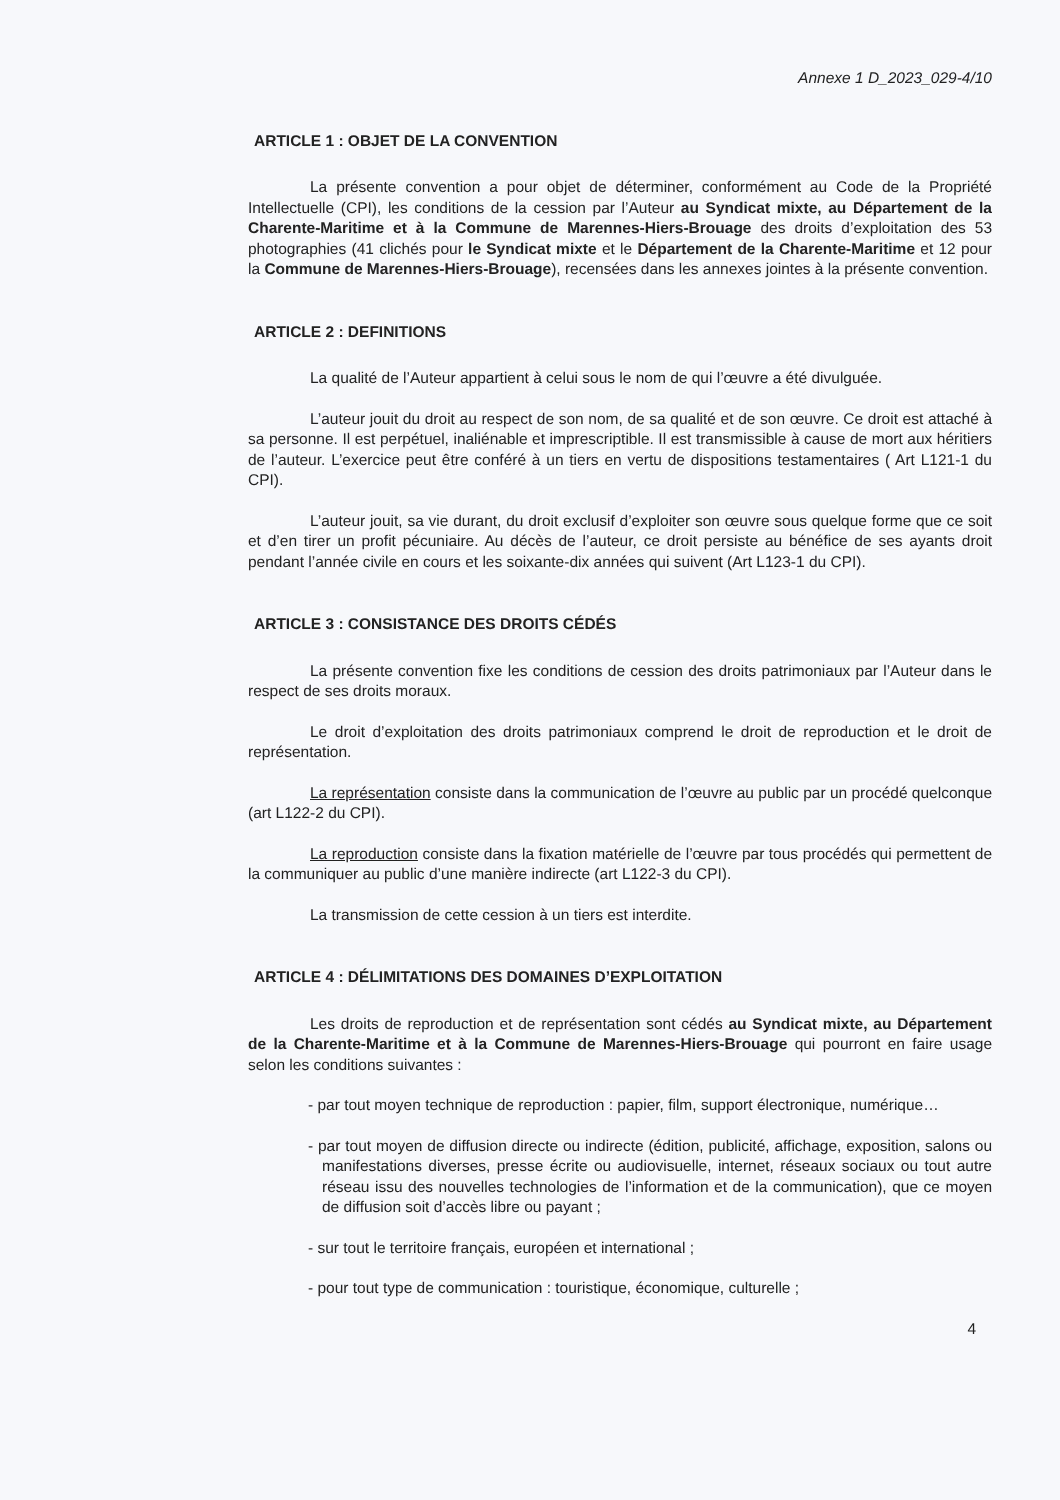Annexe 1 D_2023_029-4/10
ARTICLE 1 : OBJET DE LA CONVENTION
La présente convention a pour objet de déterminer, conformément au Code de la Propriété Intellectuelle (CPI), les conditions de la cession par l’Auteur au Syndicat mixte, au Département de la Charente-Maritime et à la Commune de Marennes-Hiers-Brouage des droits d’exploitation des 53 photographies (41 clichés pour le Syndicat mixte et le Département de la Charente-Maritime et 12 pour la Commune de Marennes-Hiers-Brouage), recensées dans les annexes jointes à la présente convention.
ARTICLE 2 : DEFINITIONS
La qualité de l’Auteur appartient à celui sous le nom de qui l’œuvre a été divulguée.
L’auteur jouit du droit au respect de son nom, de sa qualité et de son œuvre. Ce droit est attaché à sa personne. Il est perpétuel, inaliénable et imprescriptible. Il est transmissible à cause de mort aux héritiers de l’auteur. L’exercice peut être conféré à un tiers en vertu de dispositions testamentaires ( Art L121-1 du CPI).
L’auteur jouit, sa vie durant, du droit exclusif d’exploiter son œuvre sous quelque forme que ce soit et d’en tirer un profit pécuniaire. Au décès de l’auteur, ce droit persiste au bénéfice de ses ayants droit pendant l’année civile en cours et les soixante-dix années qui suivent (Art L123-1 du CPI).
ARTICLE 3 : CONSISTANCE DES DROITS CÉDÉS
La présente convention fixe les conditions de cession des droits patrimoniaux par l’Auteur dans le respect de ses droits moraux.
Le droit d’exploitation des droits patrimoniaux comprend le droit de reproduction et le droit de représentation.
La représentation consiste dans la communication de l’œuvre au public par un procédé quelconque (art L122-2 du CPI).
La reproduction consiste dans la fixation matérielle de l’œuvre par tous procédés qui permettent de la communiquer au public d’une manière indirecte (art L122-3 du CPI).
La transmission de cette cession à un tiers est interdite.
ARTICLE 4 : DÉLIMITATIONS DES DOMAINES D’EXPLOITATION
Les droits de reproduction et de représentation sont cédés au Syndicat mixte, au Département de la Charente-Maritime et à la Commune de Marennes-Hiers-Brouage qui pourront en faire usage selon les conditions suivantes :
- par tout moyen technique de reproduction : papier, film, support électronique, numérique…
- par tout moyen de diffusion directe ou indirecte (édition, publicité, affichage, exposition, salons ou manifestations diverses, presse écrite ou audiovisuelle, internet, réseaux sociaux ou tout autre réseau issu des nouvelles technologies de l’information et de la communication), que ce moyen de diffusion soit d’accès libre ou payant ;
- sur tout le territoire français, européen et international ;
- pour tout type de communication : touristique, économique, culturelle ;
4